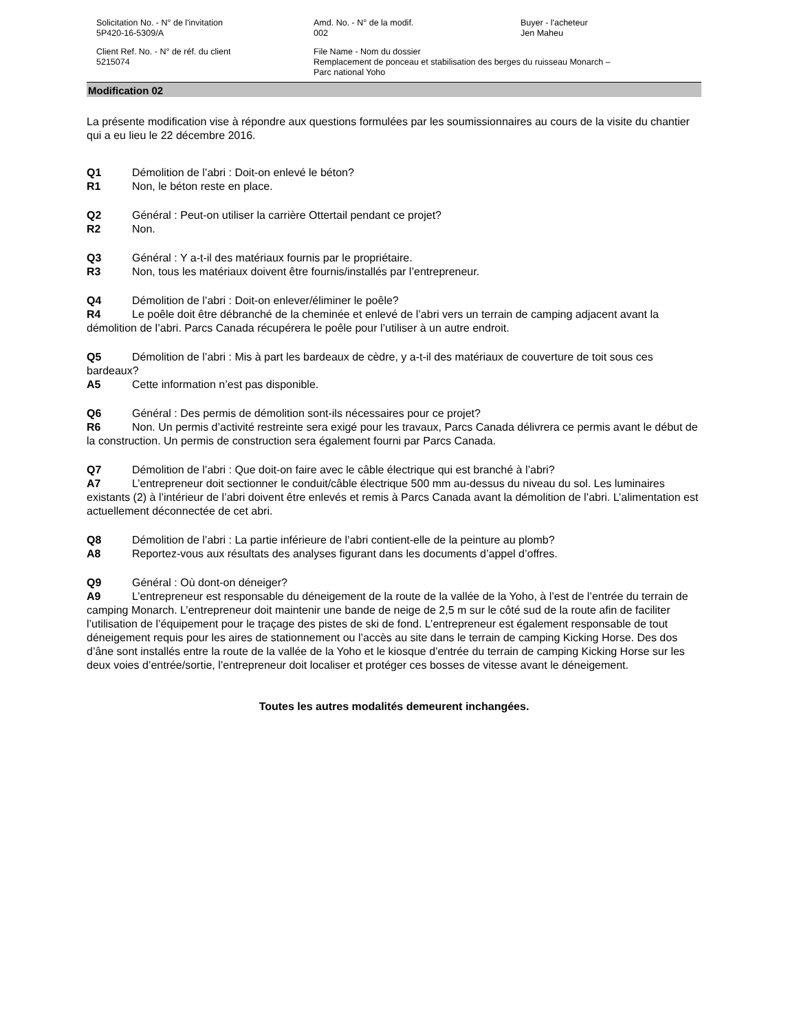Solicitation No. - N° de l'invitation
5P420-16-5309/A
Amd. No. - N° de la modif.
002
Buyer - l'acheteur
Jen Maheu
Client Ref. No. - N° de réf. du client
5215074
File Name - Nom du dossier
Remplacement de ponceau et stabilisation des berges du ruisseau Monarch –
Parc national Yoho
Modification 02
La présente modification vise à répondre aux questions formulées par les soumissionnaires au cours de la visite du chantier qui a eu lieu le 22 décembre 2016.
Q1 Démolition de l’abri : Doit-on enlevé le béton?
R1 Non, le béton reste en place.
Q2 Général : Peut-on utiliser la carrière Ottertail pendant ce projet?
R2 Non.
Q3 Général : Y a-t-il des matériaux fournis par le propriétaire.
R3 Non, tous les matériaux doivent être fournis/installés par l’entrepreneur.
Q4 Démolition de l’abri : Doit-on enlever/éliminer le poêle?
R4 Le poêle doit être débranché de la cheminée et enlevé de l’abri vers un terrain de camping adjacent avant la démolition de l’abri. Parcs Canada récupérera le poêle pour l’utiliser à un autre endroit.
Q5 Démolition de l’abri : Mis à part les bardeaux de cèdre, y a-t-il des matériaux de couverture de toit sous ces bardeaux?
A5 Cette information n’est pas disponible.
Q6 Général : Des permis de démolition sont-ils nécessaires pour ce projet?
R6 Non. Un permis d’activité restreinte sera exigé pour les travaux, Parcs Canada délivrera ce permis avant le début de la construction. Un permis de construction sera également fourni par Parcs Canada.
Q7 Démolition de l’abri : Que doit-on faire avec le câble électrique qui est branché à l’abri?
A7 L’entrepreneur doit sectionner le conduit/câble électrique 500 mm au-dessus du niveau du sol. Les luminaires existants (2) à l’intérieur de l’abri doivent être enlevés et remis à Parcs Canada avant la démolition de l’abri. L’alimentation est actuellement déconnectée de cet abri.
Q8 Démolition de l’abri : La partie inférieure de l’abri contient-elle de la peinture au plomb?
A8 Reportez-vous aux résultats des analyses figurant dans les documents d’appel d’offres.
Q9 Général : Où dont-on déneiger?
A9 L’entrepreneur est responsable du déneigement de la route de la vallée de la Yoho, à l’est de l’entrée du terrain de camping Monarch. L’entrepreneur doit maintenir une bande de neige de 2,5 m sur le côté sud de la route afin de faciliter l’utilisation de l’équipement pour le traçage des pistes de ski de fond. L’entrepreneur est également responsable de tout déneigement requis pour les aires de stationnement ou l’accès au site dans le terrain de camping Kicking Horse. Des dos d’âne sont installés entre la route de la vallée de la Yoho et le kiosque d’entrée du terrain de camping Kicking Horse sur les deux voies d’entrée/sortie, l’entrepreneur doit localiser et protéger ces bosses de vitesse avant le déneigement.
Toutes les autres modalités demeurent inchangées.